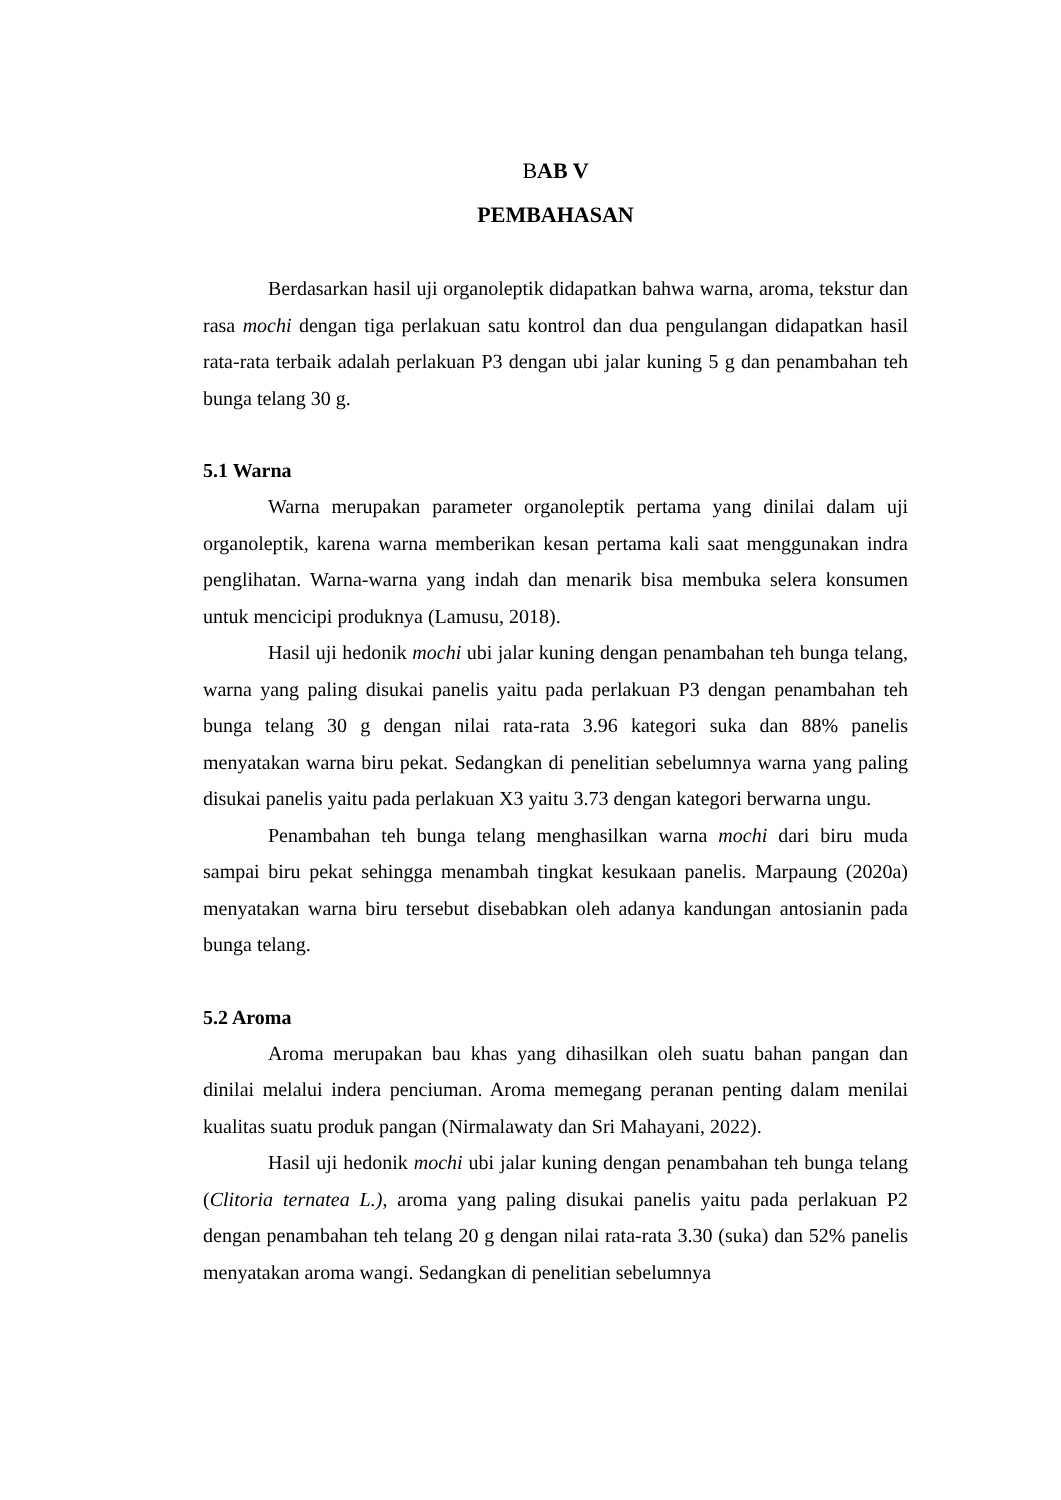BAB V
PEMBAHASAN
Berdasarkan hasil uji organoleptik didapatkan bahwa warna, aroma, tekstur dan rasa mochi dengan tiga perlakuan satu kontrol dan dua pengulangan didapatkan hasil rata-rata terbaik adalah perlakuan P3 dengan ubi jalar kuning 5 g dan penambahan teh bunga telang 30 g.
5.1 Warna
Warna merupakan parameter organoleptik pertama yang dinilai dalam uji organoleptik, karena warna memberikan kesan pertama kali saat menggunakan indra penglihatan. Warna-warna yang indah dan menarik bisa membuka selera konsumen untuk mencicipi produknya (Lamusu, 2018).
Hasil uji hedonik mochi ubi jalar kuning dengan penambahan teh bunga telang, warna yang paling disukai panelis yaitu pada perlakuan P3 dengan penambahan teh bunga telang 30 g dengan nilai rata-rata 3.96 kategori suka dan 88% panelis menyatakan warna biru pekat. Sedangkan di penelitian sebelumnya warna yang paling disukai panelis yaitu pada perlakuan X3 yaitu 3.73 dengan kategori berwarna ungu.
Penambahan teh bunga telang menghasilkan warna mochi dari biru muda sampai biru pekat sehingga menambah tingkat kesukaan panelis. Marpaung (2020a) menyatakan warna biru tersebut disebabkan oleh adanya kandungan antosianin pada bunga telang.
5.2 Aroma
Aroma merupakan bau khas yang dihasilkan oleh suatu bahan pangan dan dinilai melalui indera penciuman. Aroma memegang peranan penting dalam menilai kualitas suatu produk pangan (Nirmalawaty dan Sri Mahayani, 2022).
Hasil uji hedonik mochi ubi jalar kuning dengan penambahan teh bunga telang (Clitoria ternatea L.), aroma yang paling disukai panelis yaitu pada perlakuan P2 dengan penambahan teh telang 20 g dengan nilai rata-rata 3.30 (suka) dan 52% panelis menyatakan aroma wangi. Sedangkan di penelitian sebelumnya